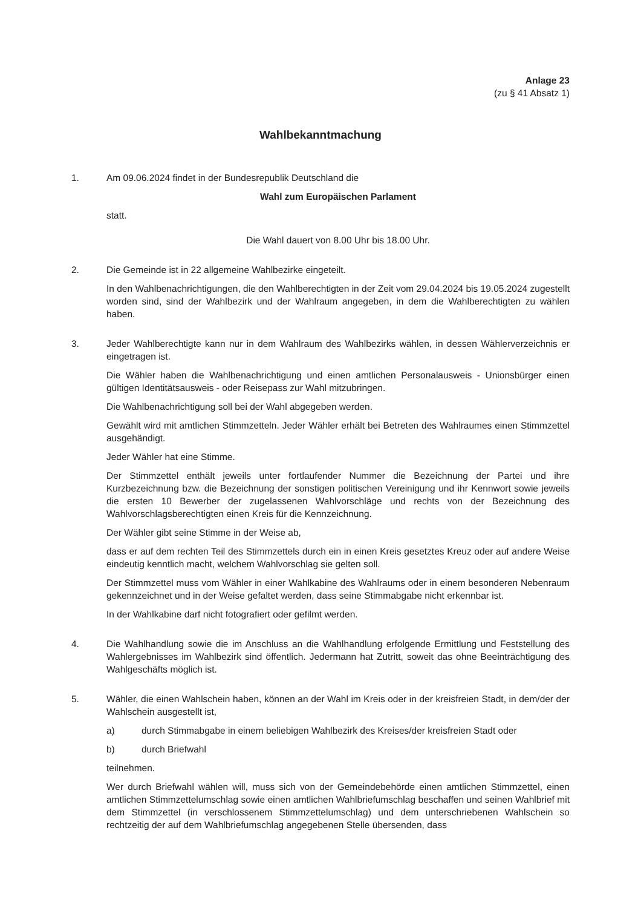Anlage 23
(zu § 41 Absatz 1)
Wahlbekanntmachung
1. Am 09.06.2024 findet in der Bundesrepublik Deutschland die
Wahl zum Europäischen Parlament
statt.
Die Wahl dauert von 8.00 Uhr bis 18.00 Uhr.
2. Die Gemeinde ist in 22 allgemeine Wahlbezirke eingeteilt.
In den Wahlbenachrichtigungen, die den Wahlberechtigten in der Zeit vom 29.04.2024 bis 19.05.2024 zugestellt worden sind, sind der Wahlbezirk und der Wahlraum angegeben, in dem die Wahlberechtigten zu wählen haben.
3. Jeder Wahlberechtigte kann nur in dem Wahlraum des Wahlbezirks wählen, in dessen Wählerverzeichnis er eingetragen ist.
Die Wähler haben die Wahlbenachrichtigung und einen amtlichen Personalausweis - Unionsbürger einen gültigen Identitätsausweis - oder Reisepass zur Wahl mitzubringen.
Die Wahlbenachrichtigung soll bei der Wahl abgegeben werden.
Gewählt wird mit amtlichen Stimmzetteln. Jeder Wähler erhält bei Betreten des Wahlraumes einen Stimmzettel ausgehändigt.
Jeder Wähler hat eine Stimme.
Der Stimmzettel enthält jeweils unter fortlaufender Nummer die Bezeichnung der Partei und ihre Kurzbezeichnung bzw. die Bezeichnung der sonstigen politischen Vereinigung und ihr Kennwort sowie jeweils die ersten 10 Bewerber der zugelassenen Wahlvorschläge und rechts von der Bezeichnung des Wahlvorschlagsberechtigten einen Kreis für die Kennzeichnung.
Der Wähler gibt seine Stimme in der Weise ab,
dass er auf dem rechten Teil des Stimmzettels durch ein in einen Kreis gesetztes Kreuz oder auf andere Weise eindeutig kenntlich macht, welchem Wahlvorschlag sie gelten soll.
Der Stimmzettel muss vom Wähler in einer Wahlkabine des Wahlraums oder in einem besonderen Nebenraum gekennzeichnet und in der Weise gefaltet werden, dass seine Stimmabgabe nicht erkennbar ist.
In der Wahlkabine darf nicht fotografiert oder gefilmt werden.
4. Die Wahlhandlung sowie die im Anschluss an die Wahlhandlung erfolgende Ermittlung und Feststellung des Wahlergebnisses im Wahlbezirk sind öffentlich. Jedermann hat Zutritt, soweit das ohne Beeinträchtigung des Wahlgeschäfts möglich ist.
5. Wähler, die einen Wahlschein haben, können an der Wahl im Kreis oder in der kreisfreien Stadt, in dem/der der Wahlschein ausgestellt ist,
a) durch Stimmabgabe in einem beliebigen Wahlbezirk des Kreises/der kreisfreien Stadt oder
b) durch Briefwahl
teilnehmen.
Wer durch Briefwahl wählen will, muss sich von der Gemeindebehörde einen amtlichen Stimmzettel, einen amtlichen Stimmzettelumschlag sowie einen amtlichen Wahlbriefumschlag beschaffen und seinen Wahlbrief mit dem Stimmzettel (in verschlossenem Stimmzettelumschlag) und dem unterschriebenen Wahlschein so rechtzeitig der auf dem Wahlbriefumschlag angegebenen Stelle übersenden, dass